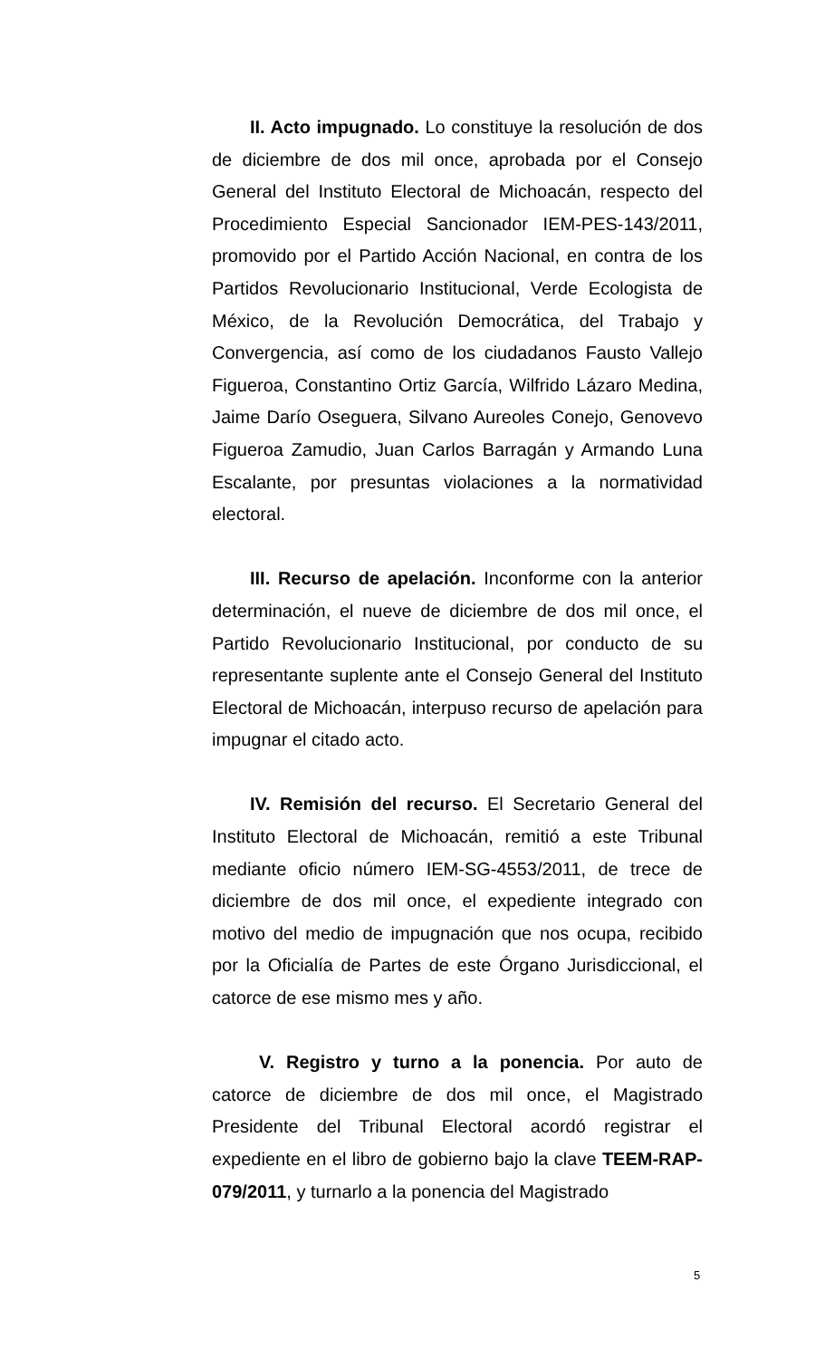II. Acto impugnado. Lo constituye la resolución de dos de diciembre de dos mil once, aprobada por el Consejo General del Instituto Electoral de Michoacán, respecto del Procedimiento Especial Sancionador IEM-PES-143/2011, promovido por el Partido Acción Nacional, en contra de los Partidos Revolucionario Institucional, Verde Ecologista de México, de la Revolución Democrática, del Trabajo y Convergencia, así como de los ciudadanos Fausto Vallejo Figueroa, Constantino Ortiz García, Wilfrido Lázaro Medina, Jaime Darío Oseguera, Silvano Aureoles Conejo, Genovevo Figueroa Zamudio, Juan Carlos Barragán y Armando Luna Escalante, por presuntas violaciones a la normatividad electoral.
III. Recurso de apelación. Inconforme con la anterior determinación, el nueve de diciembre de dos mil once, el Partido Revolucionario Institucional, por conducto de su representante suplente ante el Consejo General del Instituto Electoral de Michoacán, interpuso recurso de apelación para impugnar el citado acto.
IV. Remisión del recurso. El Secretario General del Instituto Electoral de Michoacán, remitió a este Tribunal mediante oficio número IEM-SG-4553/2011, de trece de diciembre de dos mil once, el expediente integrado con motivo del medio de impugnación que nos ocupa, recibido por la Oficialía de Partes de este Órgano Jurisdiccional, el catorce de ese mismo mes y año.
V. Registro y turno a la ponencia. Por auto de catorce de diciembre de dos mil once, el Magistrado Presidente del Tribunal Electoral acordó registrar el expediente en el libro de gobierno bajo la clave TEEM-RAP-079/2011, y turnarlo a la ponencia del Magistrado
5